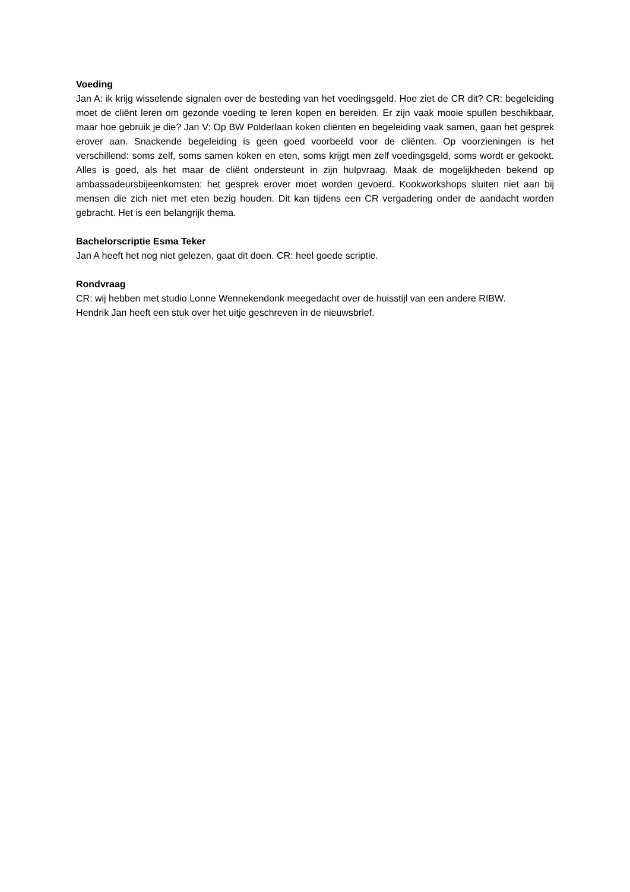Voeding
Jan A: ik krijg wisselende signalen over de besteding van het voedingsgeld. Hoe ziet de CR dit? CR: begeleiding moet de cliënt leren om gezonde voeding te leren kopen en bereiden. Er zijn vaak mooie spullen beschikbaar, maar hoe gebruik je die? Jan V: Op BW Polderlaan koken cliënten en begeleiding vaak samen, gaan het gesprek erover aan. Snackende begeleiding is geen goed voorbeeld voor de cliënten. Op voorzieningen is het verschillend: soms zelf, soms samen koken en eten, soms krijgt men zelf voedingsgeld, soms wordt er gekookt. Alles is goed, als het maar de cliënt ondersteunt in zijn hulpvraag. Maak de mogelijkheden bekend op ambassadeursbijeenkomsten: het gesprek erover moet worden gevoerd. Kookworkshops sluiten niet aan bij mensen die zich niet met eten bezig houden. Dit kan tijdens een CR vergadering onder de aandacht worden gebracht. Het is een belangrijk thema.
Bachelorscriptie Esma Teker
Jan A heeft het nog niet gelezen, gaat dit doen. CR: heel goede scriptie.
Rondvraag
CR: wij hebben met studio Lonne Wennekendonk meegedacht over de huisstijl van een andere RIBW.
Hendrik Jan heeft een stuk over het uitje geschreven in de nieuwsbrief.